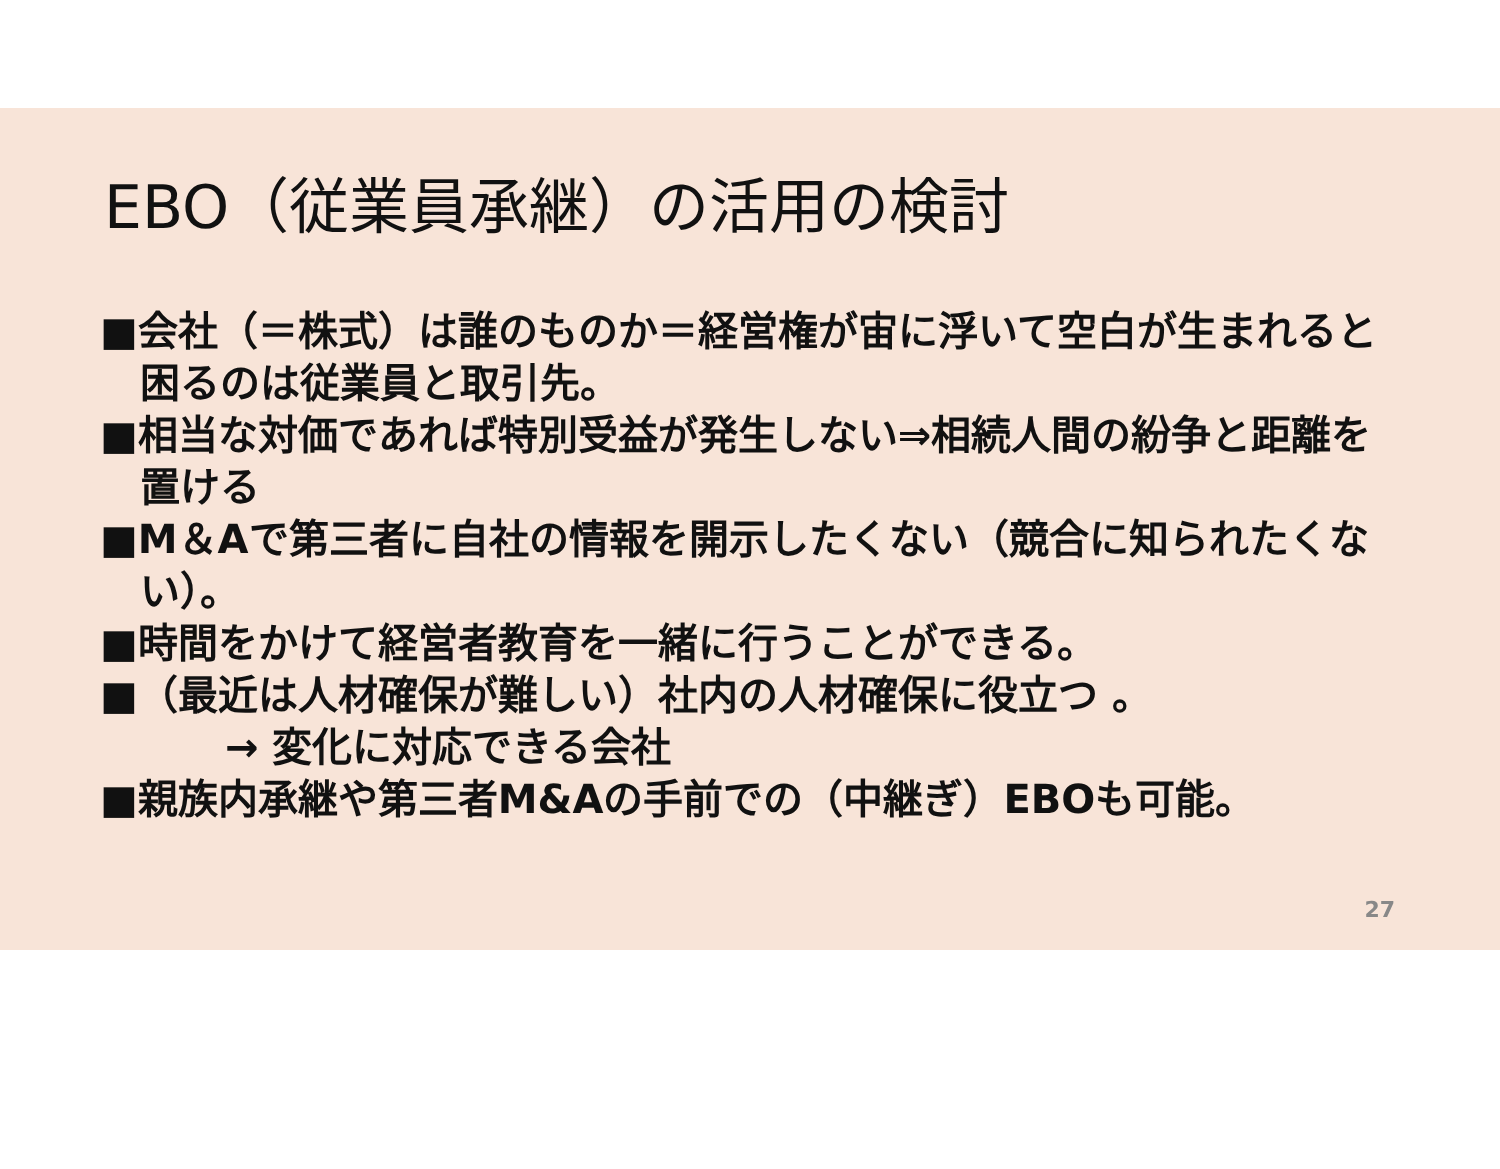EBO（従業員承継）の活用の検討
■会社（＝株式）は誰のものか＝経営権が宙に浮いて空白が生まれると困るのは従業員と取引先。
■相当な対価であれば特別受益が発生しない⇒相続人間の紛争と距離を置ける
■M＆Aで第三者に自社の情報を開示したくない（競合に知られたくない）。
■時間をかけて経営者教育を一緒に行うことができる。
■（最近は人材確保が難しい）社内の人材確保に役立つ 。
→ 変化に対応できる会社
■親族内承継や第三者M&Aの手前での（中継ぎ）EBOも可能。
27